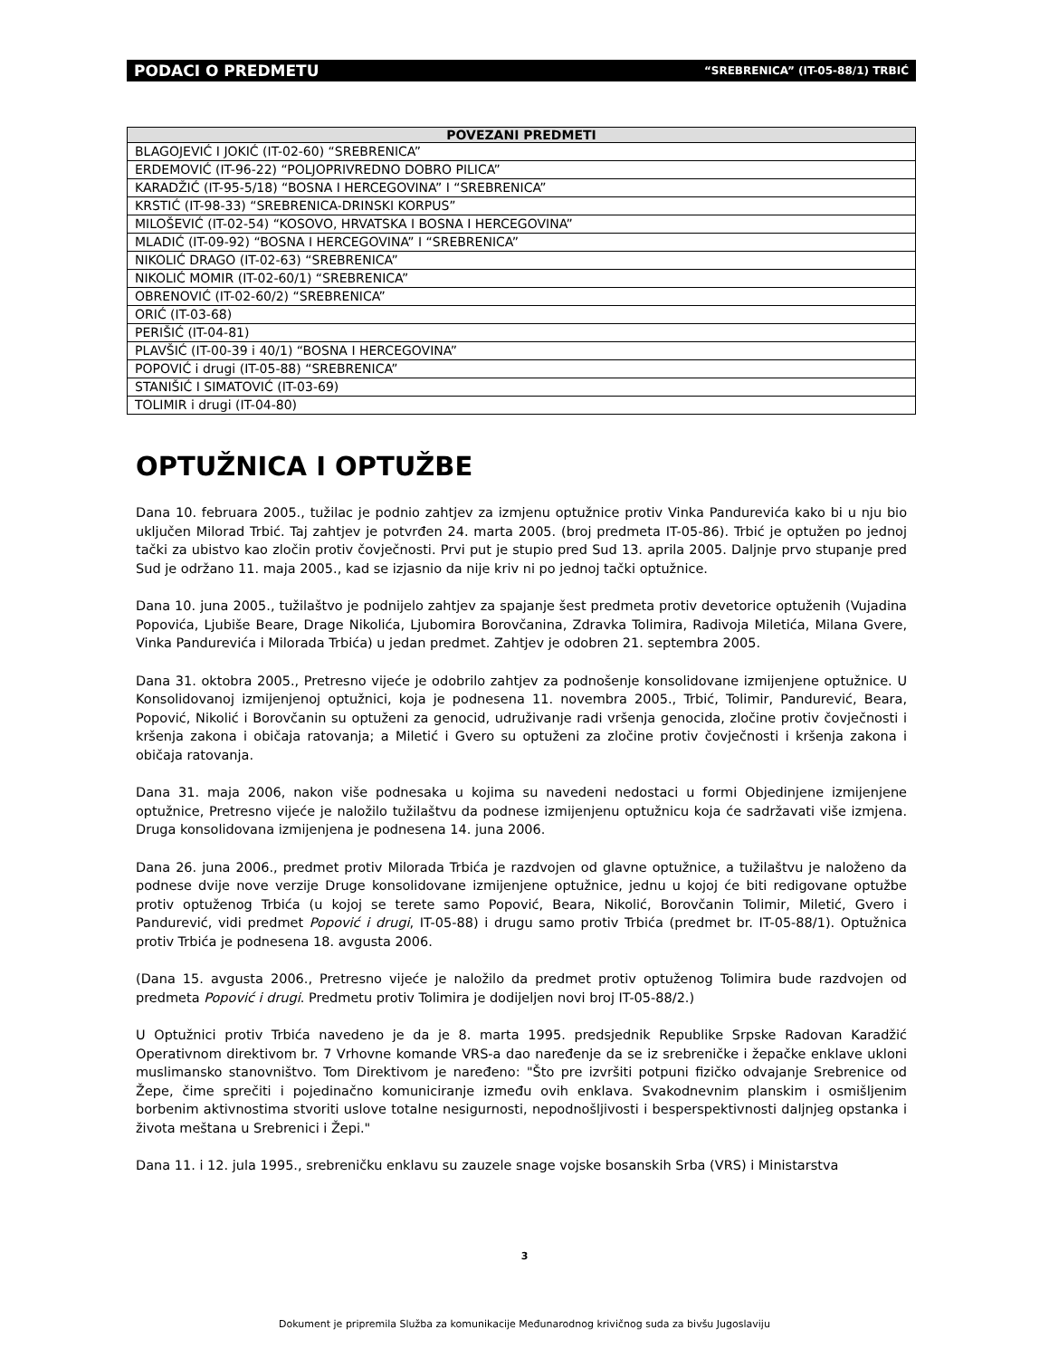PODACI O PREDMETU “SREBRENICA” (IT-05-88/1) TRBIĆ
| POVEZANI PREDMETI |
| --- |
| BLAGOJEVIĆ I JOKIĆ (IT-02-60) “SREBRENICA” |
| ERDEMOVIĆ (IT-96-22) “POLJOPRIVREDNO DOBRO PILICA” |
| KARADŽIĆ (IT-95-5/18) “BOSNA I HERCEGOVINA” I “SREBRENICA” |
| KRSTIĆ (IT-98-33) “SREBRENICA-DRINSKI KORPUS” |
| MILOŠEVIĆ (IT-02-54) “KOSOVO, HRVATSKA I BOSNA I HERCEGOVINA” |
| MLADIĆ (IT-09-92) “BOSNA I HERCEGOVINA” I “SREBRENICA” |
| NIKOLIĆ DRAGO (IT-02-63) “SREBRENICA” |
| NIKOLIĆ MOMIR (IT-02-60/1) “SREBRENICA” |
| OBRENOVIĆ (IT-02-60/2) “SREBRENICA” |
| ORIĆ (IT-03-68) |
| PERIŠIĆ (IT-04-81) |
| PLAVŠIĆ (IT-00-39 i 40/1) “BOSNA I HERCEGOVINA” |
| POPOVIĆ i drugi (IT-05-88) “SREBRENICA” |
| STANIŠIĆ I SIMATOVIĆ (IT-03-69) |
| TOLIMIR i drugi (IT-04-80) |
OPTUŽNICA I OPTUŽBE
Dana 10. februara 2005., tužilac je podnio zahtjev za izmjenu optužnice protiv Vinka Pandurevića kako bi u nju bio uključen Milorad Trbić. Taj zahtjev je potvrđen 24. marta 2005. (broj predmeta IT-05-86). Trbić je optužen po jednoj tački za ubistvo kao zločin protiv čovječnosti. Prvi put je stupio pred Sud 13. aprila 2005. Daljnje prvo stupanje pred Sud je održano 11. maja 2005., kad se izjasnio da nije kriv ni po jednoj tački optužnice.
Dana 10. juna 2005., tužilaštvo je podnijelo zahtjev za spajanje šest predmeta protiv devetorice optuženih (Vujadina Popovića, Ljubiše Beare, Drage Nikolića, Ljubomira Borovčanina, Zdravka Tolimira, Radivoja Miletića, Milana Gvere, Vinka Pandurevića i Milorada Trbića) u jedan predmet. Zahtjev je odobren 21. septembra 2005.
Dana 31. oktobra 2005., Pretresno vijeće je odobrilo zahtjev za podnošenje konsolidovane izmijenjene optužnice. U Konsolidovanoj izmijenjenoj optužnici, koja je podnesena 11. novembra 2005., Trbić, Tolimir, Pandurević, Beara, Popović, Nikolić i Borovčanin su optuženi za genocid, udruživanje radi vršenja genocida, zločine protiv čovječnosti i kršenja zakona i običaja ratovanja; a Miletić i Gvero su optuženi za zločine protiv čovječnosti i kršenja zakona i običaja ratovanja.
Dana 31. maja 2006, nakon više podnesaka u kojima su navedeni nedostaci u formi Objedinjene izmijenjene optužnice, Pretresno vijeće je naložilo tužilaštvu da podnese izmijenjenu optužnicu koja će sadržavati više izmjena. Druga konsolidovana izmijenjena je podnesena 14. juna 2006.
Dana 26. juna 2006., predmet protiv Milorada Trbića je razdvojen od glavne optužnice, a tužilaštvu je naloženo da podnese dvije nove verzije Druge konsolidovane izmijenjene optužnice, jednu u kojoj će biti redigovane optužbe protiv optuženog Trbića (u kojoj se terete samo Popović, Beara, Nikolić, Borovčanin Tolimir, Miletić, Gvero i Pandurević, vidi predmet Popović i drugi, IT-05-88) i drugu samo protiv Trbića (predmet br. IT-05-88/1). Optužnica protiv Trbića je podnesena 18. avgusta 2006.
(Dana 15. avgusta 2006., Pretresno vijeće je naložilo da predmet protiv optuženog Tolimira bude razdvojen od predmeta Popović i drugi. Predmetu protiv Tolimira je dodijeljen novi broj IT-05-88/2.)
U Optužnici protiv Trbića navedeno je da je 8. marta 1995. predsjednik Republike Srpske Radovan Karadžić Operativnom direktivom br. 7 Vrhovne komande VRS-a dao naređenje da se iz srebreničke i žepačke enklave ukloni muslimansko stanovništvo. Tom Direktivom je naređeno: "Što pre izvršiti potpuni fizičko odvajanje Srebrenice od Žepe, čime sprečiti i pojedinačno komuniciranje između ovih enklava. Svakodnevnim planskim i osmišljenim borbenim aktivnostima stvoriti uslove totalne nesigurnosti, nepodnošljivosti i besperspektivnosti daljnjeg opstanka i života meštana u Srebrenici i Žepi."
Dana 11. i 12. jula 1995., srebreničku enklavu su zauzele snage vojske bosanskih Srba (VRS) i Ministarstva
3
Dokument je pripremila Služba za komunikacije Međunarodnog krivičnog suda za bivšu Jugoslaviju